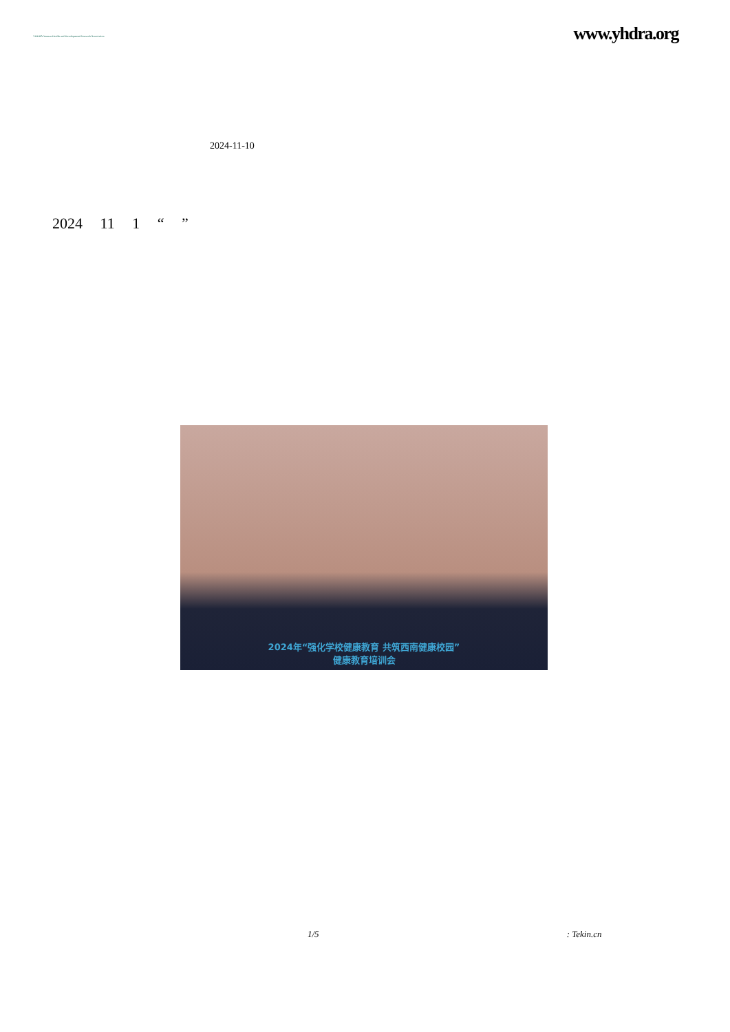YHDRA Yunnan Health and Development Research Association
www.yhdra.org
2024-11-10
2024 11 1 “ ”
2024年“强化学校健康教育 共筑西南健康校园”
健康教育培训会
1/5: Tekin.cn